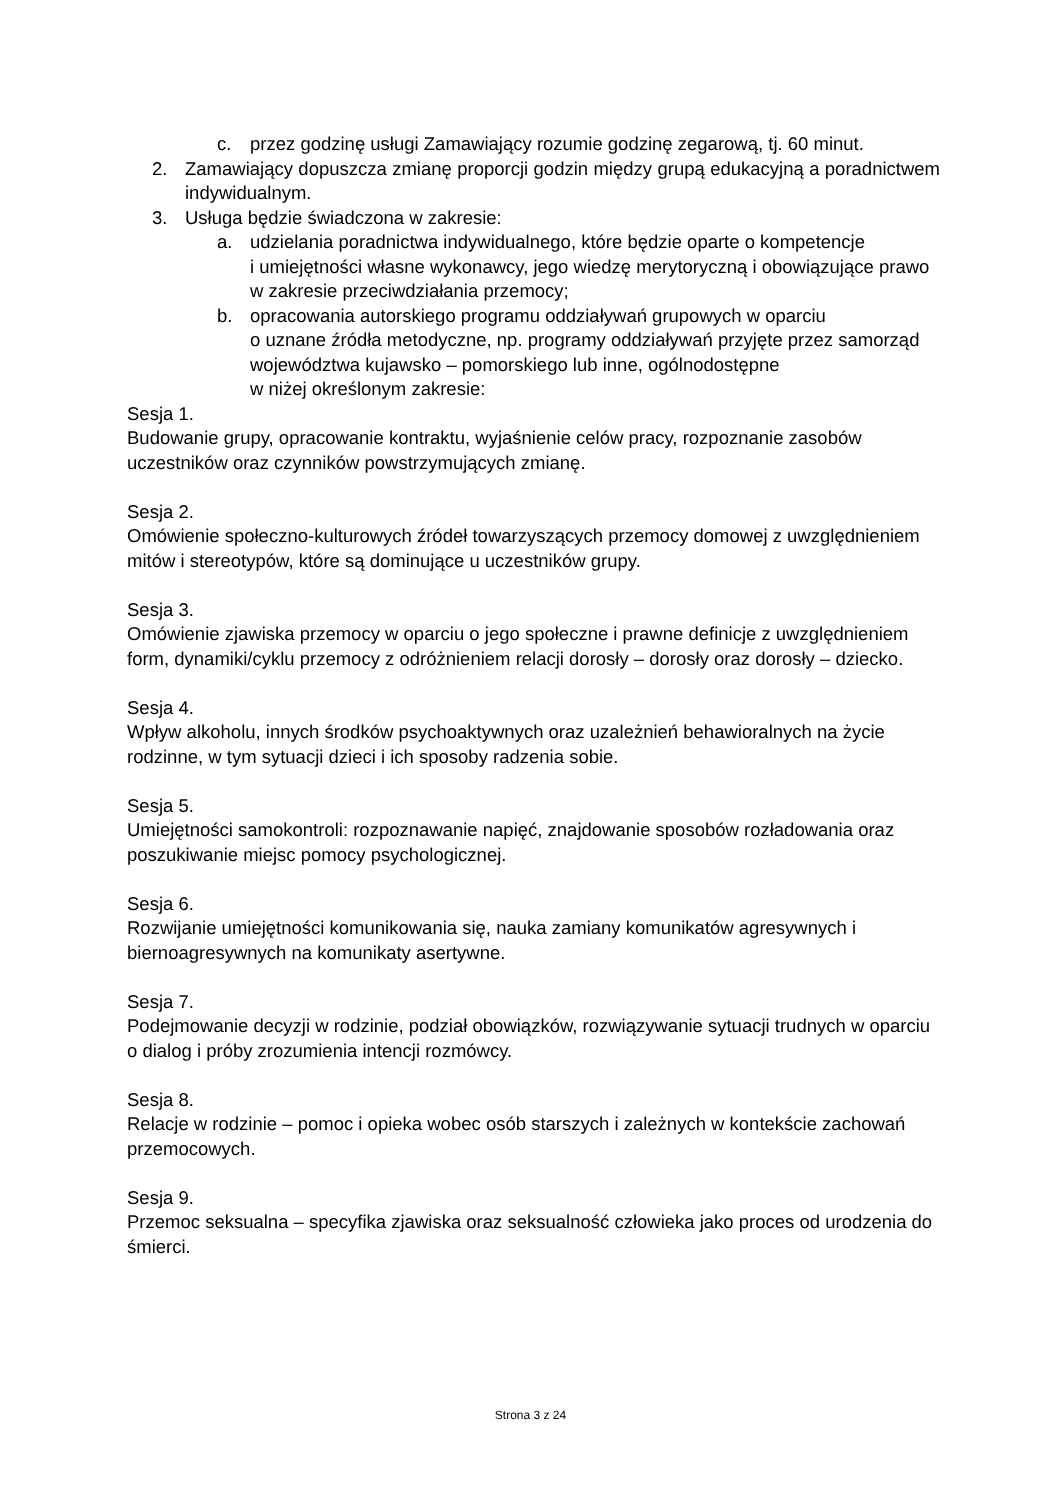c. przez godzinę usługi Zamawiający rozumie godzinę zegarową, tj. 60 minut.
2. Zamawiający dopuszcza zmianę proporcji godzin między grupą edukacyjną a poradnictwem indywidualnym.
3. Usługa będzie świadczona w zakresie:
a. udzielania poradnictwa indywidualnego, które będzie oparte o kompetencje
i umiejętności własne wykonawcy, jego wiedzę merytoryczną i obowiązujące prawo w zakresie przeciwdziałania przemocy;
b. opracowania autorskiego programu oddziaływań grupowych w oparciu
o uznane źródła metodyczne, np. programy oddziaływań przyjęte przez samorząd województwa kujawsko – pomorskiego lub inne, ogólnodostępne
w niżej określonym zakresie:
Sesja 1.
Budowanie grupy, opracowanie kontraktu, wyjaśnienie celów pracy, rozpoznanie zasobów uczestników oraz czynników powstrzymujących zmianę.
Sesja 2.
Omówienie społeczno-kulturowych źródeł towarzyszących przemocy domowej z uwzględnieniem mitów i stereotypów, które są dominujące u uczestników grupy.
Sesja 3.
Omówienie zjawiska przemocy w oparciu o jego społeczne i prawne definicje z uwzględnieniem form, dynamiki/cyklu przemocy z odróżnieniem relacji dorosły – dorosły oraz dorosły – dziecko.
Sesja 4.
Wpływ alkoholu, innych środków psychoaktywnych oraz uzależnień behawioralnych na życie rodzinne, w tym sytuacji dzieci i ich sposoby radzenia sobie.
Sesja 5.
Umiejętności samokontroli: rozpoznawanie napięć, znajdowanie sposobów rozładowania oraz poszukiwanie miejsc pomocy psychologicznej.
Sesja 6.
Rozwijanie umiejętności komunikowania się, nauka zamiany komunikatów agresywnych i biernoagresywnych na komunikaty asertywne.
Sesja 7.
Podejmowanie decyzji w rodzinie, podział obowiązków, rozwiązywanie sytuacji trudnych w oparciu o dialog i próby zrozumienia intencji rozmówcy.
Sesja 8.
Relacje w rodzinie – pomoc i opieka wobec osób starszych i zależnych w kontekście zachowań przemocowych.
Sesja 9.
Przemoc seksualna – specyfika zjawiska oraz seksualność człowieka jako proces od urodzenia do śmierci.
Strona 3 z 24